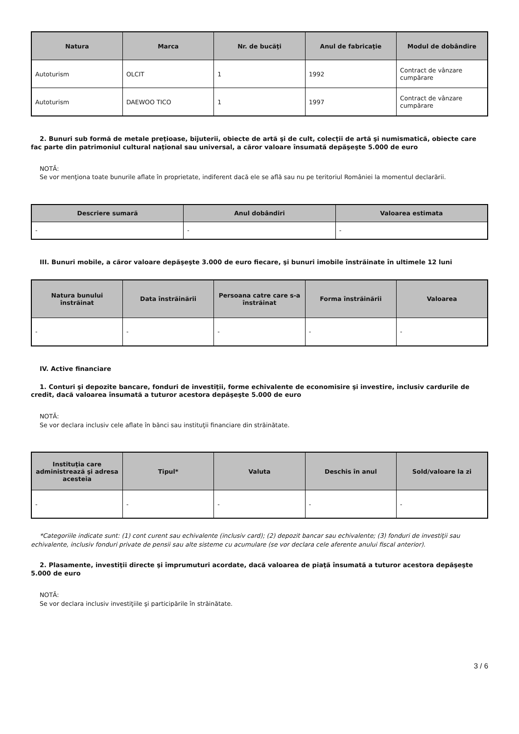| Natura | Marca | Nr. de bucăţi | Anul de fabricaţie | Modul de dobândire |
| --- | --- | --- | --- | --- |
| Autoturism | OLCIT | 1 | 1992 | Contract de vânzare cumpărare |
| Autoturism | DAEWOO TICO | 1 | 1997 | Contract de vânzare cumpărare |
2. Bunuri sub formă de metale preţioase, bijuterii, obiecte de artă şi de cult, colecţii de artă şi numismatică, obiecte care fac parte din patrimoniul cultural naţional sau universal, a căror valoare însumată depăşeşte 5.000 de euro
NOTĂ:
Se vor menţiona toate bunurile aflate în proprietate, indiferent dacă ele se află sau nu pe teritoriul României la momentul declarării.
| Descriere sumară | Anul dobândiri | Valoarea estimata |
| --- | --- | --- |
| - | - | - |
III. Bunuri mobile, a căror valoare depăşeşte 3.000 de euro fiecare, şi bunuri imobile înstrăinate în ultimele 12 luni
| Natura bunului înstrăinat | Data înstrăinării | Persoana catre care s-a înstrăinat | Forma înstrăinării | Valoarea |
| --- | --- | --- | --- | --- |
| - | - | - | - | - |
IV. Active financiare
1. Conturi şi depozite bancare, fonduri de investiţii, forme echivalente de economisire şi investire, inclusiv cardurile de credit, dacă valoarea însumată a tuturor acestora depăşeşte 5.000 de euro
NOTĂ:
Se vor declara inclusiv cele aflate în bănci sau instituţii financiare din străinătate.
| Instituţia care administrează şi adresa acesteia | Tipul* | Valuta | Deschis în anul | Sold/valoare la zi |
| --- | --- | --- | --- | --- |
| - | - | - | - | - |
*Categoriile indicate sunt: (1) cont curent sau echivalente (inclusiv card); (2) depozit bancar sau echivalente; (3) fonduri de investiţii sau echivalente, inclusiv fonduri private de pensii sau alte sisteme cu acumulare (se vor declara cele aferente anului fiscal anterior).
2. Plasamente, investiţii directe şi împrumuturi acordate, dacă valoarea de piaţă însumată a tuturor acestora depăşeşte 5.000 de euro
NOTĂ:
Se vor declara inclusiv investiţiile şi participările în străinătate.
3 / 6